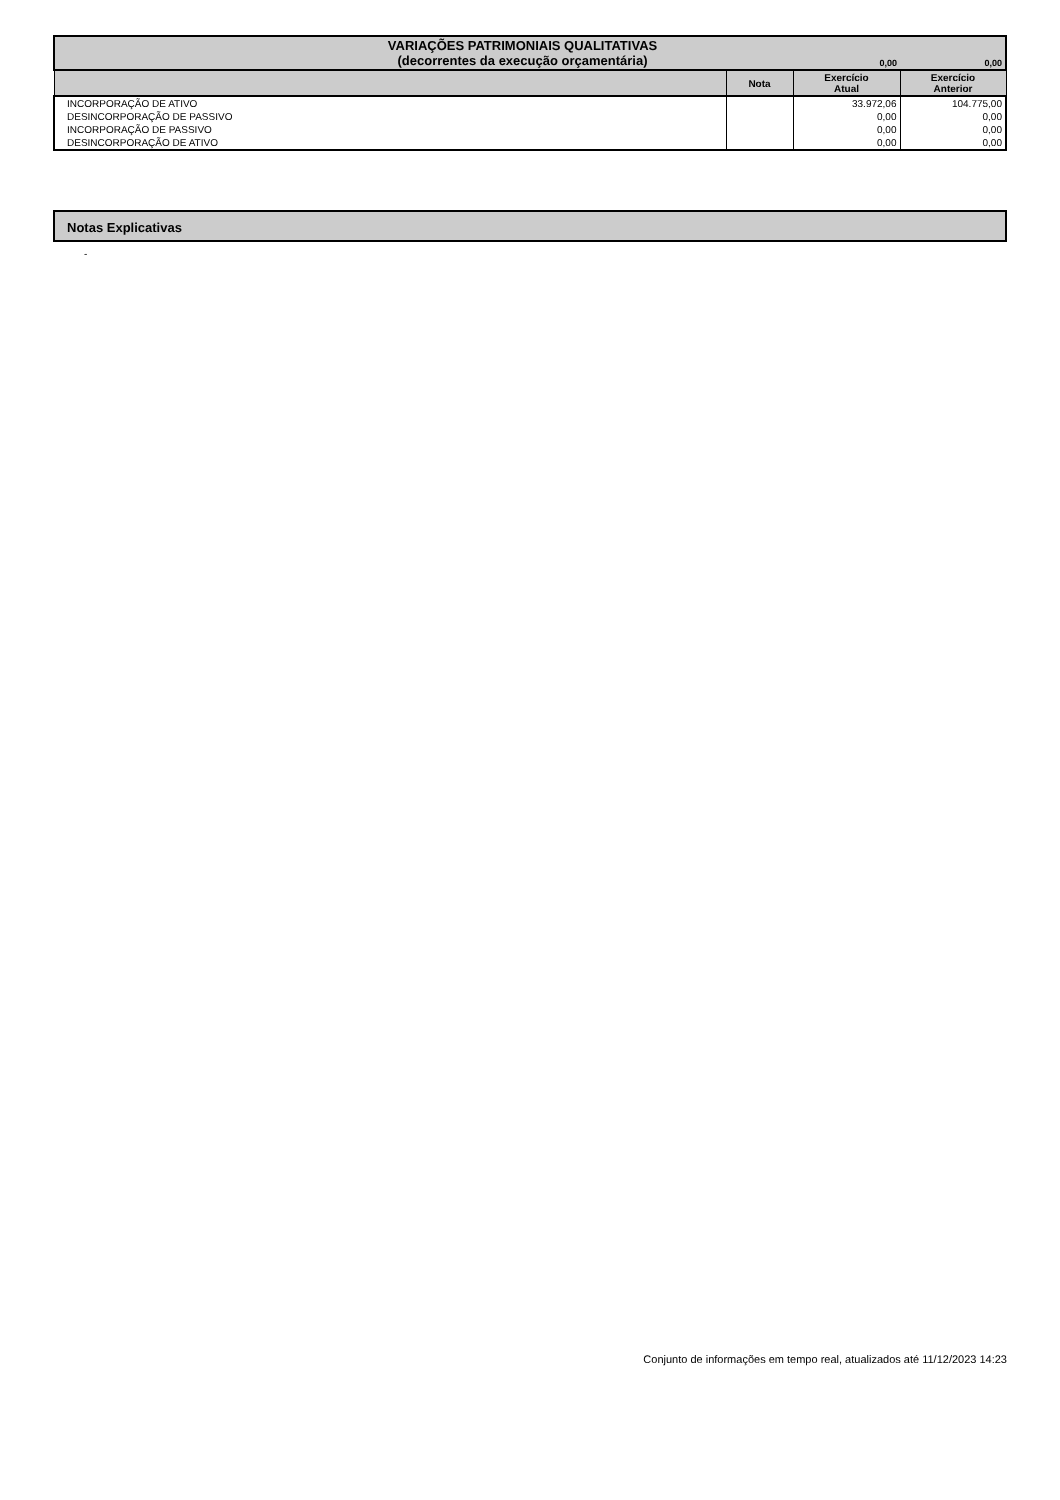| VARIAÇÕES PATRIMONIAIS QUALITATIVAS (decorrentes da execução orçamentária) | | 0,00 | 0,00 |
| --- | --- | --- | --- |
| | Nota | Exercício Atual | Exercício Anterior |
| INCORPORAÇÃO DE ATIVO | | 33.972,06 | 104.775,00 |
| DESINCORPORAÇÃO DE PASSIVO | | 0,00 | 0,00 |
| INCORPORAÇÃO DE PASSIVO | | 0,00 | 0,00 |
| DESINCORPORAÇÃO DE ATIVO | | 0,00 | 0,00 |
Notas Explicativas
-
Conjunto de informações em tempo real, atualizados até 11/12/2023 14:23